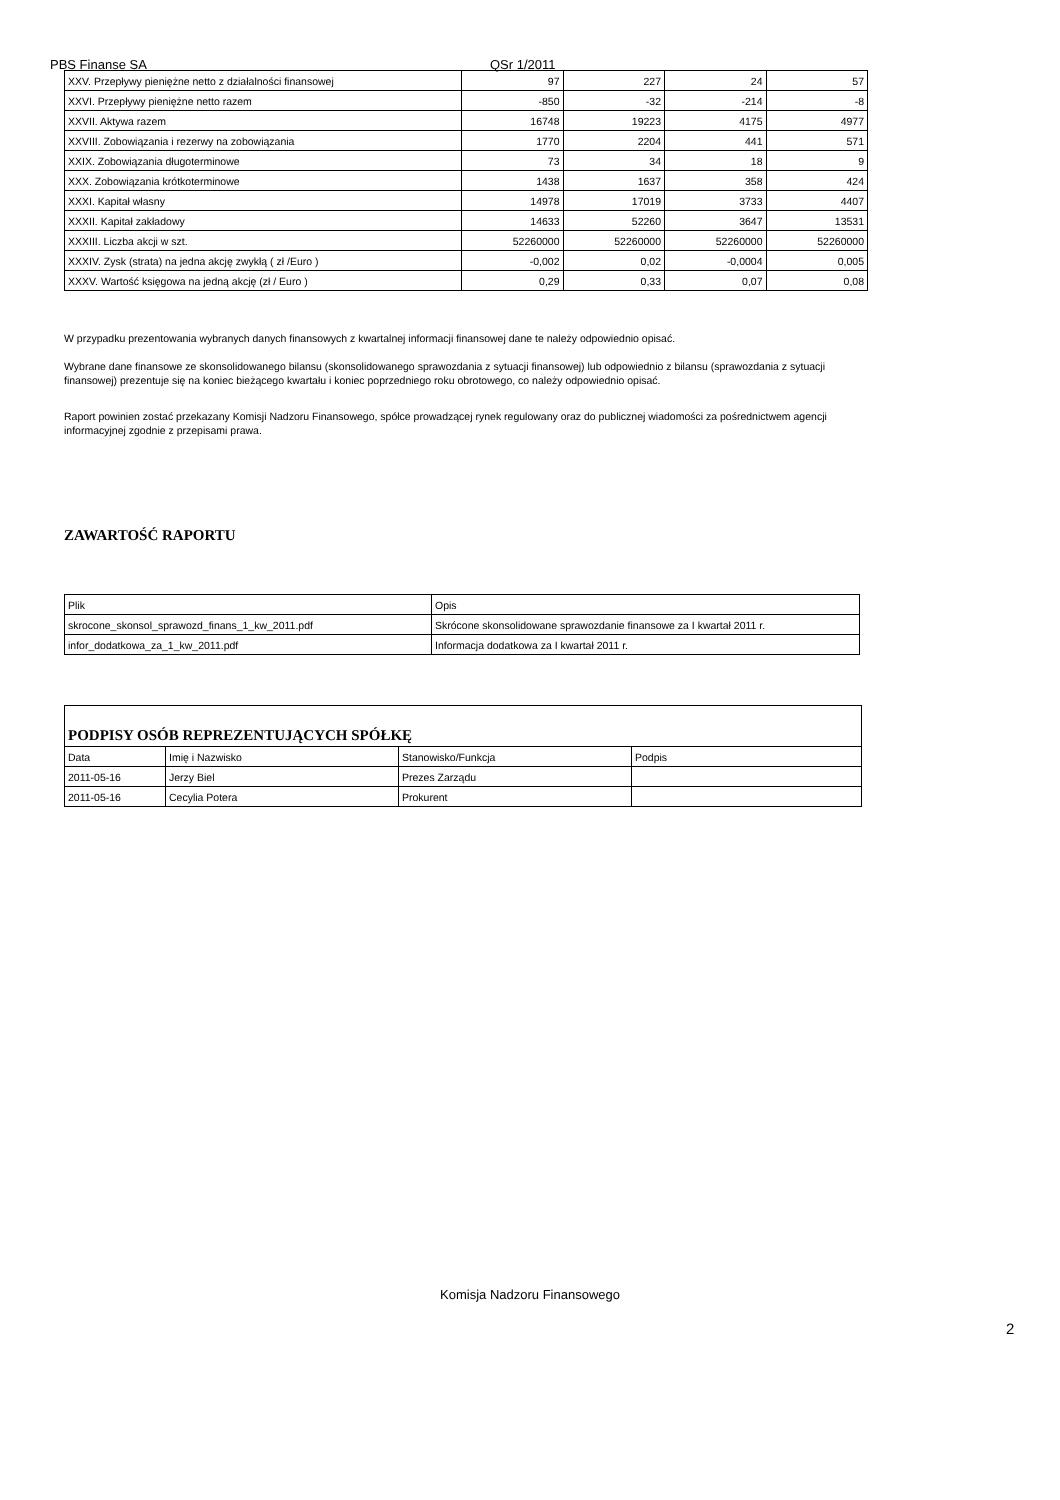PBS Finanse SA QSr 1/2011
| XXV. Przepływy pieniężne netto z działalności finansowej | 97 | 227 | 24 | 57 |
| XXVI. Przepływy pieniężne netto razem | -850 | -32 | -214 | -8 |
| XXVII. Aktywa razem | 16748 | 19223 | 4175 | 4977 |
| XXVIII. Zobowiązania i rezerwy na zobowiązania | 1770 | 2204 | 441 | 571 |
| XXIX. Zobowiązania długoterminowe | 73 | 34 | 18 | 9 |
| XXX. Zobowiązania krótkoterminowe | 1438 | 1637 | 358 | 424 |
| XXXI. Kapitał własny | 14978 | 17019 | 3733 | 4407 |
| XXXII. Kapitał zakładowy | 14633 | 52260 | 3647 | 13531 |
| XXXIII. Liczba akcji w szt. | 52260000 | 52260000 | 52260000 | 52260000 |
| XXXIV. Zysk (strata) na jedna akcję zwykłą ( zł /Euro ) | -0,002 | 0,02 | -0,0004 | 0,005 |
| XXXV. Wartość księgowa na jedną akcję (zł / Euro ) | 0,29 | 0,33 | 0,07 | 0,08 |
W przypadku prezentowania wybranych danych finansowych z kwartalnej informacji finansowej dane te należy odpowiednio opisać.
Wybrane dane finansowe ze skonsolidowanego bilansu (skonsolidowanego sprawozdania z sytuacji finansowej) lub odpowiednio z bilansu (sprawozdania z sytuacji finansowej) prezentuje się na koniec bieżącego kwartału i koniec poprzedniego roku obrotowego, co należy odpowiednio opisać.
Raport powinien zostać przekazany Komisji Nadzoru Finansowego, spółce prowadzącej rynek regulowany oraz do publicznej wiadomości za pośrednictwem agencji informacyjnej zgodnie z przepisami prawa.
ZAWARTOŚĆ RAPORTU
| Plik | Opis |
| --- | --- |
| skrocone_skonsol_sprawozd_finans_1_kw_2011.pdf | Skrócone skonsolidowane sprawozdanie finansowe za I kwartał 2011 r. |
| infor_dodatkowa_za_1_kw_2011.pdf | Informacja dodatkowa za I kwartał 2011 r. |
| PODPISY OSÓB REPREZENTUJĄCYCH SPÓŁKĘ | | | |
| Data | Imię i Nazwisko | Stanowisko/Funkcja | Podpis |
| 2011-05-16 | Jerzy Biel | Prezes Zarządu | |
| 2011-05-16 | Cecylia Potera | Prokurent | |
Komisja Nadzoru Finansowego
2